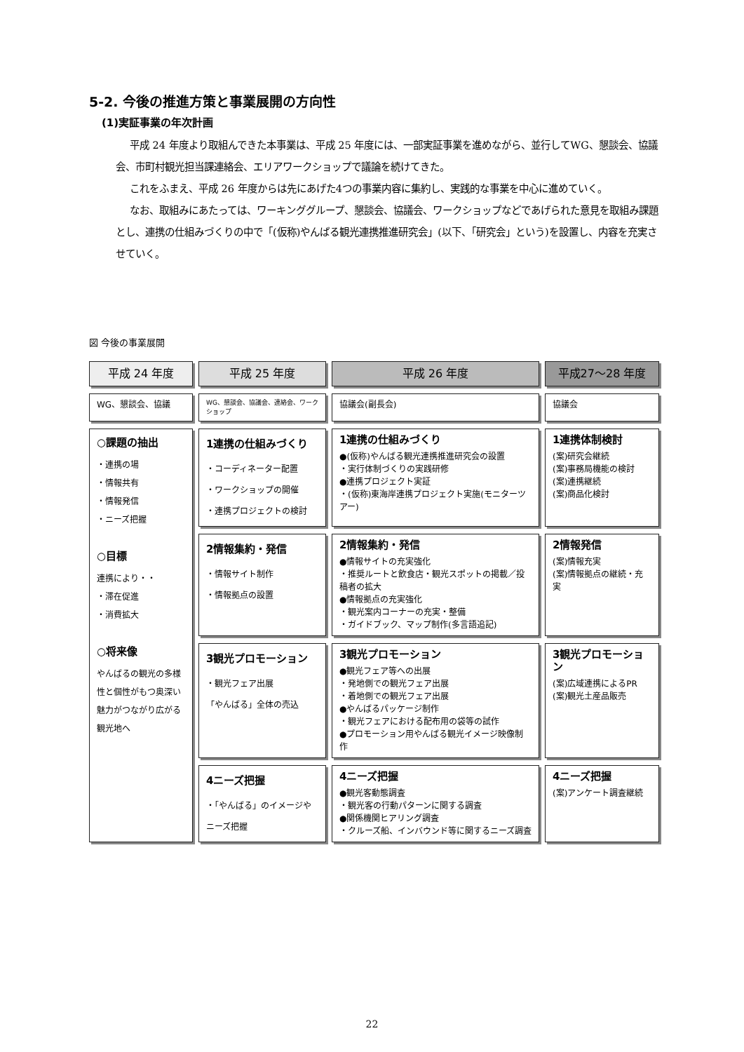5-2. 今後の推進方策と事業展開の方向性
(1)実証事業の年次計画
平成 24 年度より取組んできた本事業は、平成 25 年度には、一部実証事業を進めながら、並行してWG、懇談会、協議会、市町村観光担当課連絡会、エリアワークショップで議論を続けてきた。
これをふまえ、平成 26 年度からは先にあげた4つの事業内容に集約し、実践的な事業を中心に進めていく。
なお、取組みにあたっては、ワーキンググループ、懇談会、協議会、ワークショップなどであげられた意見を取組み課題とし、連携の仕組みづくりの中で「(仮称)やんばる観光連携推進研究会」(以下、「研究会」という)を設置し、内容を充実させていく。
図 今後の事業展開
平成 24 年度
平成 25 年度
平成 26 年度
平成27～28 年度
WG、懇談会、協議
WG、懇談会、協議会、連絡会、ワークショップ
協議会(副長会)
協議会
○課題の抽出
・連携の場
・情報共有
・情報発信
・ニーズ把握
○目標
連携により・・
・滞在促進
・消費拡大
○将来像
やんばるの観光の多様性と個性がもつ奥深い魅力がつながり広がる観光地へ
1連携の仕組みづくり
・コーディネーター配置
・ワークショップの開催
・連携プロジェクトの検討
1連携の仕組みづくり
●(仮称)やんばる観光連携推進研究会の設置
・実行体制づくりの実践研修
●連携プロジェクト実証
・(仮称)東海岸連携プロジェクト実施(モニターツアー)
1連携体制検討
(案)研究会継続
(案)事務局機能の検討
(案)連携継続
(案)商品化検討
2情報集約・発信
・情報サイト制作
・情報拠点の設置
2情報集約・発信
●情報サイトの充実強化
・推奨ルートと飲食店・観光スポットの掲載／投稿者の拡大
●情報拠点の充実強化
・観光案内コーナーの充実・整備
・ガイドブック、マップ制作(多言語追記)
2情報発信
(案)情報充実
(案)情報拠点の継続・充実
3観光プロモーション
・観光フェア出展
「やんばる」全体の売込
3観光プロモーション
●観光フェア等への出展
・発地側での観光フェア出展
・着地側での観光フェア出展
●やんばるパッケージ制作
・観光フェアにおける配布用の袋等の試作
●プロモーション用やんばる観光イメージ映像制作
3観光プロモーション
(案)広域連携によるPR
(案)観光土産品販売
4ニーズ把握
・「やんばる」のイメージやニーズ把握
4ニーズ把握
●観光客動態調査
・観光客の行動パターンに関する調査
●関係機関ヒアリング調査
・クルーズ船、インバウンド等に関するニーズ調査
4ニーズ把握
(案)アンケート調査継続
22